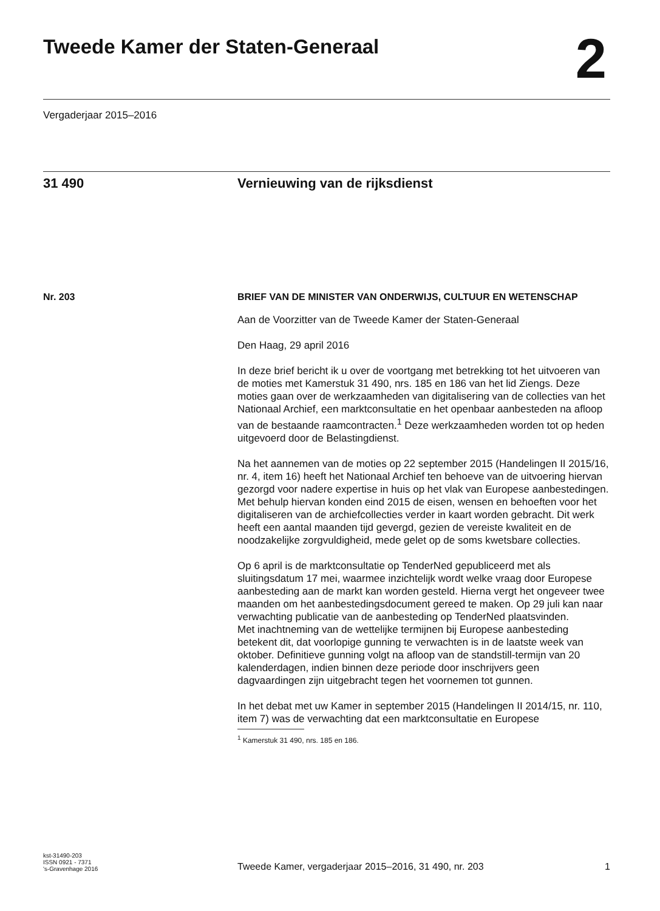Tweede Kamer der Staten-Generaal
2
Vergaderjaar 2015–2016
31 490 Vernieuwing van de rijksdienst
Nr. 203 BRIEF VAN DE MINISTER VAN ONDERWIJS, CULTUUR EN WETENSCHAP
Aan de Voorzitter van de Tweede Kamer der Staten-Generaal
Den Haag, 29 april 2016
In deze brief bericht ik u over de voortgang met betrekking tot het uitvoeren van de moties met Kamerstuk 31 490, nrs. 185 en 186 van het lid Ziengs. Deze moties gaan over de werkzaamheden van digitalisering van de collecties van het Nationaal Archief, een marktconsultatie en het openbaar aanbesteden na afloop van de bestaande raamcontracten.<sup>1</sup> Deze werkzaamheden worden tot op heden uitgevoerd door de Belastingdienst.
Na het aannemen van de moties op 22 september 2015 (Handelingen II 2015/16, nr. 4, item 16) heeft het Nationaal Archief ten behoeve van de uitvoering hiervan gezorgd voor nadere expertise in huis op het vlak van Europese aanbestedingen. Met behulp hiervan konden eind 2015 de eisen, wensen en behoeften voor het digitaliseren van de archiefcollecties verder in kaart worden gebracht. Dit werk heeft een aantal maanden tijd gevergd, gezien de vereiste kwaliteit en de noodzakelijke zorgvuldigheid, mede gelet op de soms kwetsbare collecties.
Op 6 april is de marktconsultatie op TenderNed gepubliceerd met als sluitingsdatum 17 mei, waarmee inzichtelijk wordt welke vraag door Europese aanbesteding aan de markt kan worden gesteld. Hierna vergt het ongeveer twee maanden om het aanbestedingsdocument gereed te maken. Op 29 juli kan naar verwachting publicatie van de aanbesteding op TenderNed plaatsvinden.
Met inachtneming van de wettelijke termijnen bij Europese aanbesteding betekent dit, dat voorlopige gunning te verwachten is in de laatste week van oktober. Definitieve gunning volgt na afloop van de standstill-termijn van 20 kalenderdagen, indien binnen deze periode door inschrijvers geen dagvaardingen zijn uitgebracht tegen het voornemen tot gunnen.
In het debat met uw Kamer in september 2015 (Handelingen II 2014/15, nr. 110, item 7) was de verwachting dat een marktconsultatie en Europese
<sup>1</sup> Kamerstuk 31 490, nrs. 185 en 186.
kst-31490-203
ISSN 0921 - 7371
's-Gravenhage 2016
Tweede Kamer, vergaderjaar 2015–2016, 31 490, nr. 203 1